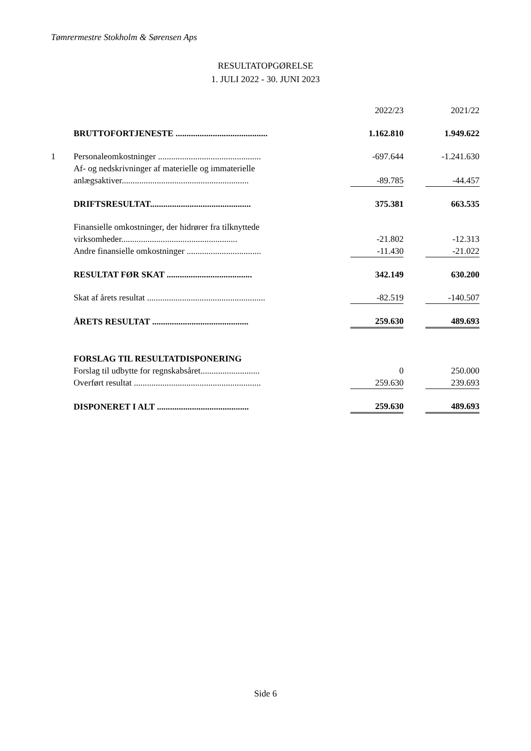Tømrermestre Stokholm & Sørensen Aps
RESULTATOPGØRELSE
1. JULI 2022 - 30. JUNI 2023
| | | | 2022/23 | | 2021/22 |
| | BRUTTOFORTJENESTE .......................................... | | 1.162.810 | | 1.949.622 |
| 1 | Personaleomkostninger ............................................... | | -697.644 | | -1.241.630 |
| | Af- og nedskrivninger af materielle og immaterielle anlægsaktiver.......................................................... | | -89.785 | | -44.457 |
| | DRIFTSRESULTAT.............................................. | | 375.381 | | 663.535 |
| | Finansielle omkostninger, der hidrører fra tilknyttede virksomheder..................................................... | | -21.802 | | -12.313 |
| | Andre finansielle omkostninger .................................. | | -11.430 | | -21.022 |
| | RESULTAT FØR SKAT ....................................... | | 342.149 | | 630.200 |
| | Skat af årets resultat ...................................................... | | -82.519 | | -140.507 |
| | ÅRETS RESULTAT ............................................ | | 259.630 | | 489.693 |
| | FORSLAG TIL RESULTATDISPONERING | | | | |
| | Forslag til udbytte for regnskabsåret........................... | | 0 | | 250.000 |
| | Overført resultat .......................................................... | | 259.630 | | 239.693 |
| | DISPONERET I ALT .......................................... | | 259.630 | | 489.693 |
Side 6